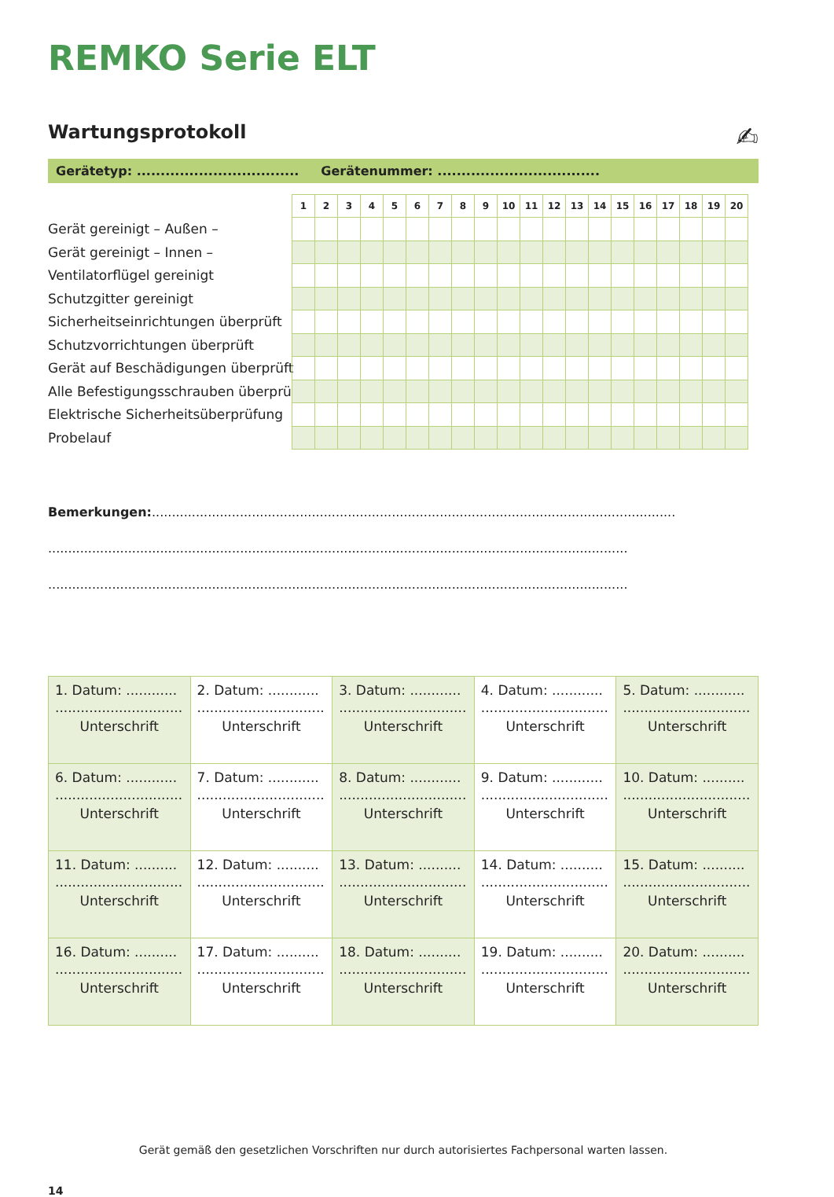REMKO Serie ELT
Wartungsprotokoll ✍
Gerätetyp: .................................. Gerätenummer: ..................................
Gerät gereinigt – Außen –
Gerät gereinigt – Innen –
Ventilatorflügel gereinigt
Schutzgitter gereinigt
Sicherheitseinrichtungen überprüft
Schutzvorrichtungen überprüft
Gerät auf Beschädigungen überprüft
Alle Befestigungsschrauben überprüft
Elektrische Sicherheitsüberprüfung
Probelauf
| 1 | 2 | 3 | 4 | 5 | 6 | 7 | 8 | 9 | 10 | 11 | 12 | 13 | 14 | 15 | 16 | 17 | 18 | 19 | 20 |
| --- | --- | --- | --- | --- | --- | --- | --- | --- | --- | --- | --- | --- | --- | --- | --- | --- | --- | --- | --- |
Bemerkungen:...................................................................................................................................
.................................................................................................................................................
.................................................................................................................................................
| 1. Datum: ............ .............................. Unterschrift | 2. Datum: ............ .............................. Unterschrift | 3. Datum: ............ .............................. Unterschrift | 4. Datum: ............ .............................. Unterschrift | 5. Datum: ............ .............................. Unterschrift |
| 6. Datum: ............ .............................. Unterschrift | 7. Datum: ............ .............................. Unterschrift | 8. Datum: ............ .............................. Unterschrift | 9. Datum: ............ .............................. Unterschrift | 10. Datum: .......... .............................. Unterschrift |
| 11. Datum: .......... .............................. Unterschrift | 12. Datum: .......... .............................. Unterschrift | 13. Datum: .......... .............................. Unterschrift | 14. Datum: .......... .............................. Unterschrift | 15. Datum: .......... .............................. Unterschrift |
| 16. Datum: .......... .............................. Unterschrift | 17. Datum: .......... .............................. Unterschrift | 18. Datum: .......... .............................. Unterschrift | 19. Datum: .......... .............................. Unterschrift | 20. Datum: .......... .............................. Unterschrift |
Gerät gemäß den gesetzlichen Vorschriften nur durch autorisiertes Fachpersonal warten lassen.
14